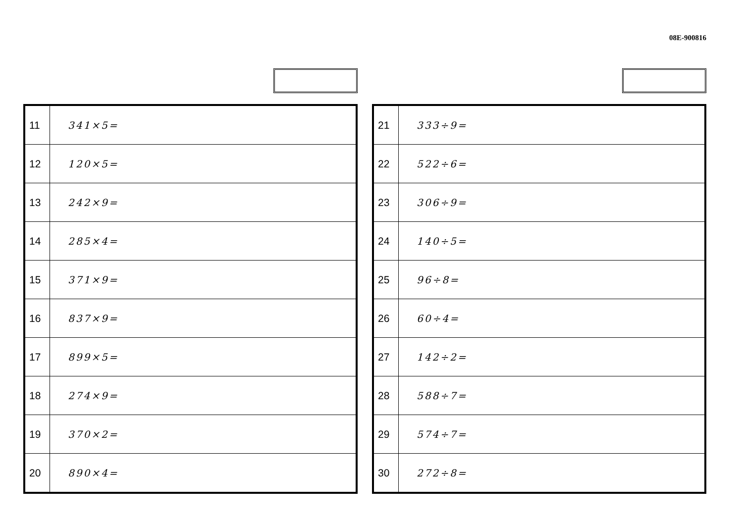08E-900816
| 11 | 341×5= |
| 12 | 120×5= |
| 13 | 242×9= |
| 14 | 285×4= |
| 15 | 371×9= |
| 16 | 837×9= |
| 17 | 899×5= |
| 18 | 274×9= |
| 19 | 370×2= |
| 20 | 890×4= |
| 21 | 333÷9= |
| 22 | 522÷6= |
| 23 | 306÷9= |
| 24 | 140÷5= |
| 25 | 96÷8= |
| 26 | 60÷4= |
| 27 | 142÷2= |
| 28 | 588÷7= |
| 29 | 574÷7= |
| 30 | 272÷8= |